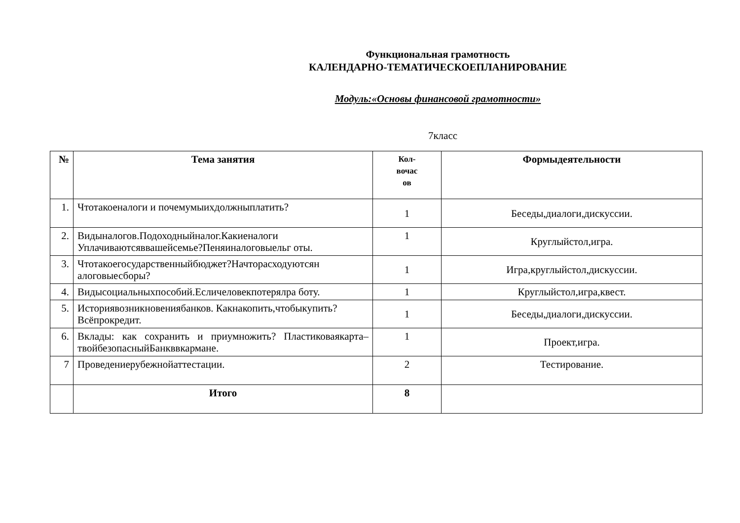Функциональная грамотность
КАЛЕНДАРНО-ТЕМАТИЧЕСКОЕПЛАНИРОВАНИЕ
Модуль:«Основы финансовой грамотности»
7класс
| № | Тема занятия | Кол- вочас ов | Формыдеятельности |
| --- | --- | --- | --- |
| 1. | Чтотакоеналоги и почемумыихдолжныплатить? | 1 | Беседы,диалоги,дискуссии. |
| 2. | Видыналогов.Подоходныйналог.Какиеналоги Уплачиваютсяввашейсемье?Пеняиналоговыельг оты. | 1 | Круглыйстол,игра. |
| 3. | Чтотакоегосударственныйбюджет?Начторасходуютсян алоговыесборы? | 1 | Игра,круглыйстол,дискуссии. |
| 4. | Видысоциальныхпособий.Есличеловекпотерялра боту. | 1 | Круглыйстол,игра,квест. |
| 5. | Историявозникновениябанков. Какнакопить,чтобыкупить?Всёпрокредит. | 1 | Беседы,диалоги,дискуссии. |
| 6. | Вклады: как сохранить и приумножить? Пластиковаякарта– твойбезопасныйБанкввкармане. | 1 | Проект,игра. |
| 7 | Проведениерубежнойаттестации. | 2 | Тестирование. |
| | Итого | 8 | |